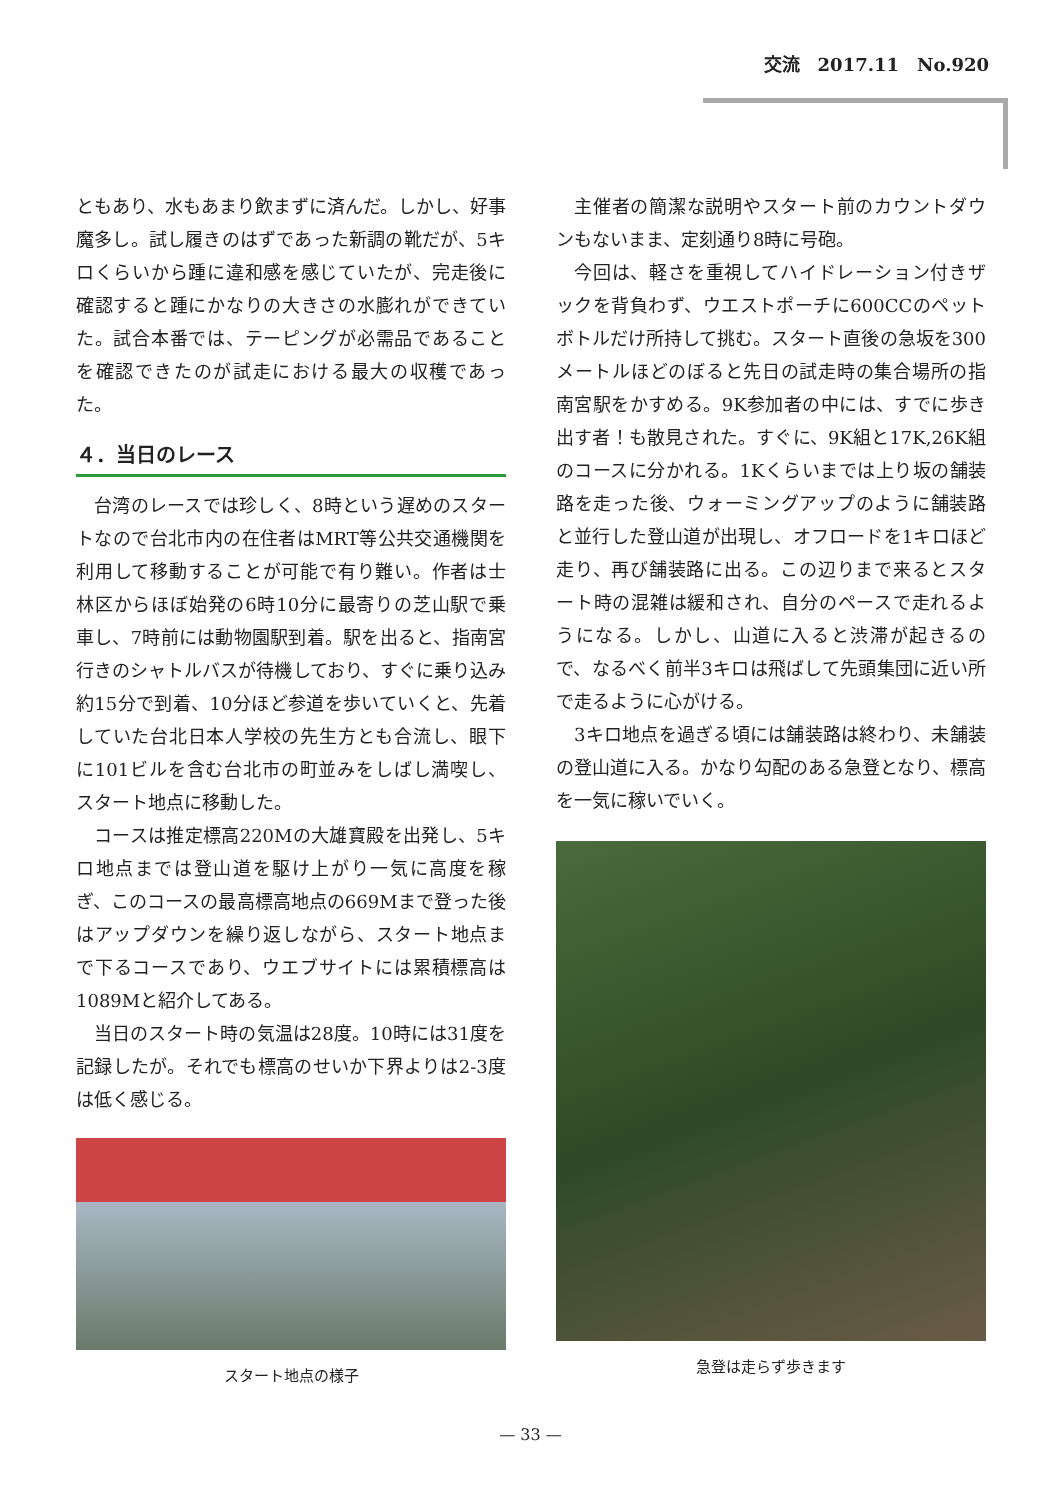交流　2017.11　No.920
ともあり、水もあまり飲まずに済んだ。しかし、好事魔多し。試し履きのはずであった新調の靴だが、5キロくらいから踵に違和感を感じていたが、完走後に確認すると踵にかなりの大きさの水膨れができていた。試合本番では、テーピングが必需品であることを確認できたのが試走における最大の収穫であった。
４．当日のレース
台湾のレースでは珍しく、8時という遅めのスタートなので台北市内の在住者はMRT等公共交通機関を利用して移動することが可能で有り難い。作者は士林区からほぼ始発の6時10分に最寄りの芝山駅で乗車し、7時前には動物園駅到着。駅を出ると、指南宮行きのシャトルバスが待機しており、すぐに乗り込み約15分で到着、10分ほど参道を歩いていくと、先着していた台北日本人学校の先生方とも合流し、眼下に101ビルを含む台北市の町並みをしばし満喫し、スタート地点に移動した。
コースは推定標高220Mの大雄寶殿を出発し、5キロ地点までは登山道を駆け上がり一気に高度を稼ぎ、このコースの最高標高地点の669Mまで登った後はアップダウンを繰り返しながら、スタート地点まで下るコースであり、ウエブサイトには累積標高は1089Mと紹介してある。
当日のスタート時の気温は28度。10時には31度を記録したが。それでも標高のせいか下界よりは2-3度は低く感じる。
スタート地点の様子
主催者の簡潔な説明やスタート前のカウントダウンもないまま、定刻通り8時に号砲。
今回は、軽さを重視してハイドレーション付きザックを背負わず、ウエストポーチに600CCのペットボトルだけ所持して挑む。スタート直後の急坂を300メートルほどのぼると先日の試走時の集合場所の指南宮駅をかすめる。9K参加者の中には、すでに歩き出す者！も散見された。すぐに、9K組と17K,26K組のコースに分かれる。1Kくらいまでは上り坂の舗装路を走った後、ウォーミングアップのように舗装路と並行した登山道が出現し、オフロードを1キロほど走り、再び舗装路に出る。この辺りまで来るとスタート時の混雑は緩和され、自分のペースで走れるようになる。しかし、山道に入ると渋滞が起きるので、なるべく前半3キロは飛ばして先頭集団に近い所で走るように心がける。
3キロ地点を過ぎる頃には舗装路は終わり、未舗装の登山道に入る。かなり勾配のある急登となり、標高を一気に稼いでいく。
急登は走らず歩きます
— 33 —